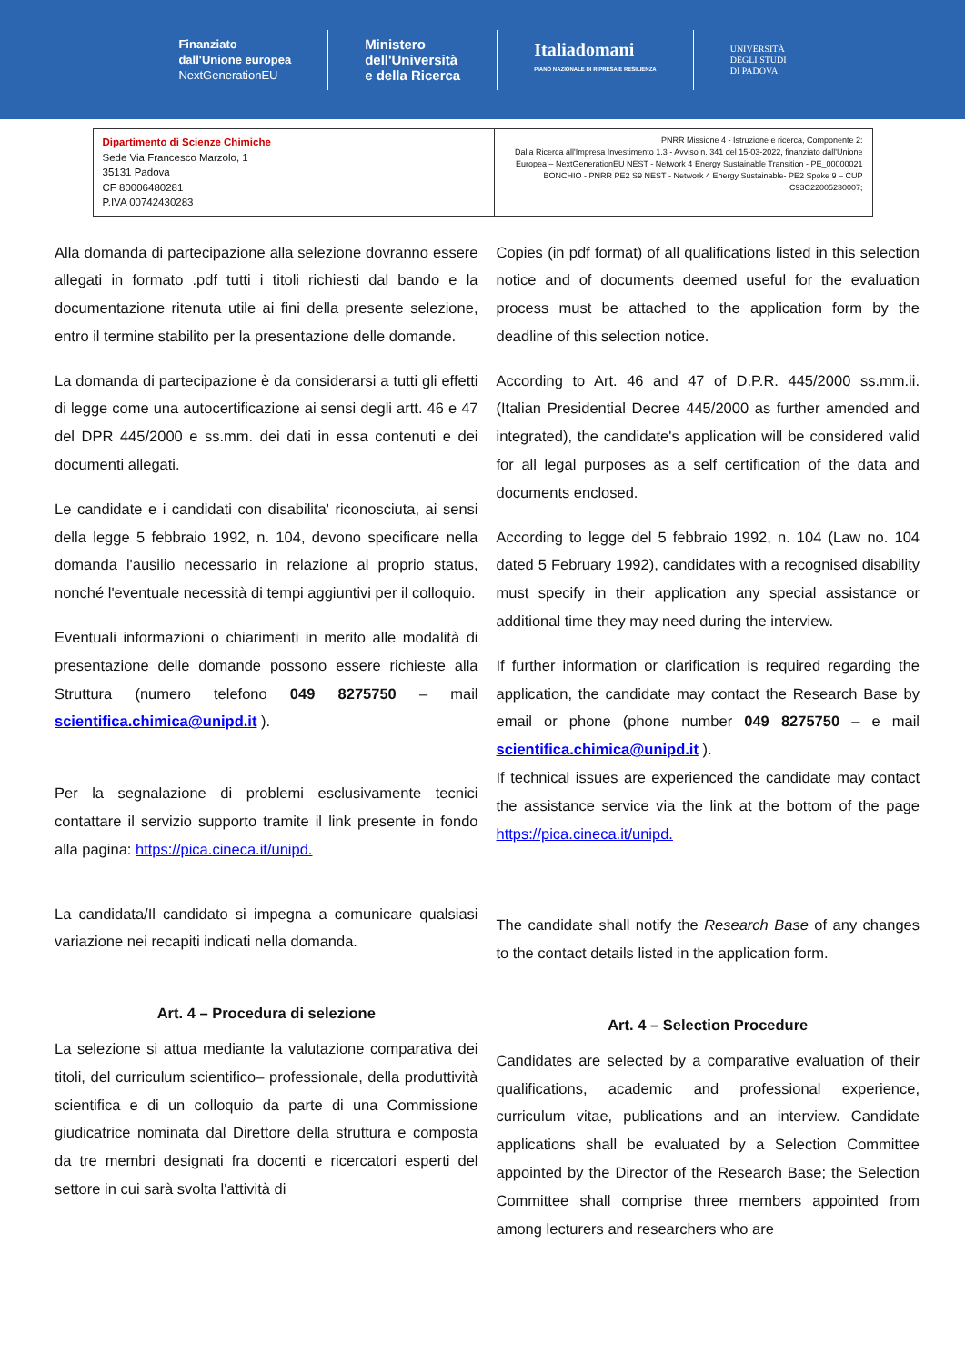Finanziato
dall'Unione europea
NextGenerationEU
Ministero
dell'Università
e della Ricerca
Italiadomani
PIANO NAZIONALE DI RIPRESA E RESILIENZA
UNIVERSITÀ
DEGLI STUDI
DI PADOVA
| Dipartimento di Scienze Chimiche Sede Via Francesco Marzolo, 1 35131 Padova CF 80006480281 P.IVA 00742430283 | PNRR Missione 4 - Istruzione e ricerca, Componente 2: Dalla Ricerca all'Impresa Investimento 1.3 - Avviso n. 341 del 15-03-2022, finanziato dall'Unione Europea – NextGenerationEU NEST - Network 4 Energy Sustainable Transition - PE_00000021 BONCHIO - PNRR PE2 S9 NEST - Network 4 Energy Sustainable- PE2 Spoke 9 – CUP C93C22005230007; |
Alla domanda di partecipazione alla selezione dovranno essere allegati in formato .pdf tutti i titoli richiesti dal bando e la documentazione ritenuta utile ai fini della presente selezione, entro il termine stabilito per la presentazione delle domande.
La domanda di partecipazione è da considerarsi a tutti gli effetti di legge come una autocertificazione ai sensi degli artt. 46 e 47 del DPR 445/2000 e ss.mm. dei dati in essa contenuti e dei documenti allegati.
Le candidate e i candidati con disabilita' riconosciuta, ai sensi della legge 5 febbraio 1992, n. 104, devono specificare nella domanda l'ausilio necessario in relazione al proprio status, nonché l'eventuale necessità di tempi aggiuntivi per il colloquio.
Eventuali informazioni o chiarimenti in merito alle modalità di presentazione delle domande possono essere richieste alla Struttura (numero telefono 049 8275750 – mail scientifica.chimica@unipd.it ).
Per la segnalazione di problemi esclusivamente tecnici contattare il servizio supporto tramite il link presente in fondo alla pagina: https://pica.cineca.it/unipd.
La candidata/Il candidato si impegna a comunicare qualsiasi variazione nei recapiti indicati nella domanda.
Art. 4 – Procedura di selezione
La selezione si attua mediante la valutazione comparativa dei titoli, del curriculum scientifico– professionale, della produttività scientifica e di un colloquio da parte di una Commissione giudicatrice nominata dal Direttore della struttura e composta da tre membri designati fra docenti e ricercatori esperti del settore in cui sarà svolta l'attività di
Copies (in pdf format) of all qualifications listed in this selection notice and of documents deemed useful for the evaluation process must be attached to the application form by the deadline of this selection notice.
According to Art. 46 and 47 of D.P.R. 445/2000 ss.mm.ii. (Italian Presidential Decree 445/2000 as further amended and integrated), the candidate's application will be considered valid for all legal purposes as a self certification of the data and documents enclosed.
According to legge del 5 febbraio 1992, n. 104 (Law no. 104 dated 5 February 1992), candidates with a recognised disability must specify in their application any special assistance or additional time they may need during the interview.
If further information or clarification is required regarding the application, the candidate may contact the Research Base by email or phone (phone number 049 8275750 – e mail scientifica.chimica@unipd.it ).
If technical issues are experienced the candidate may contact the assistance service via the link at the bottom of the page https://pica.cineca.it/unipd.
The candidate shall notify the Research Base of any changes to the contact details listed in the application form.
Art. 4 – Selection Procedure
Candidates are selected by a comparative evaluation of their qualifications, academic and professional experience, curriculum vitae, publications and an interview. Candidate applications shall be evaluated by a Selection Committee appointed by the Director of the Research Base; the Selection Committee shall comprise three members appointed from among lecturers and researchers who are